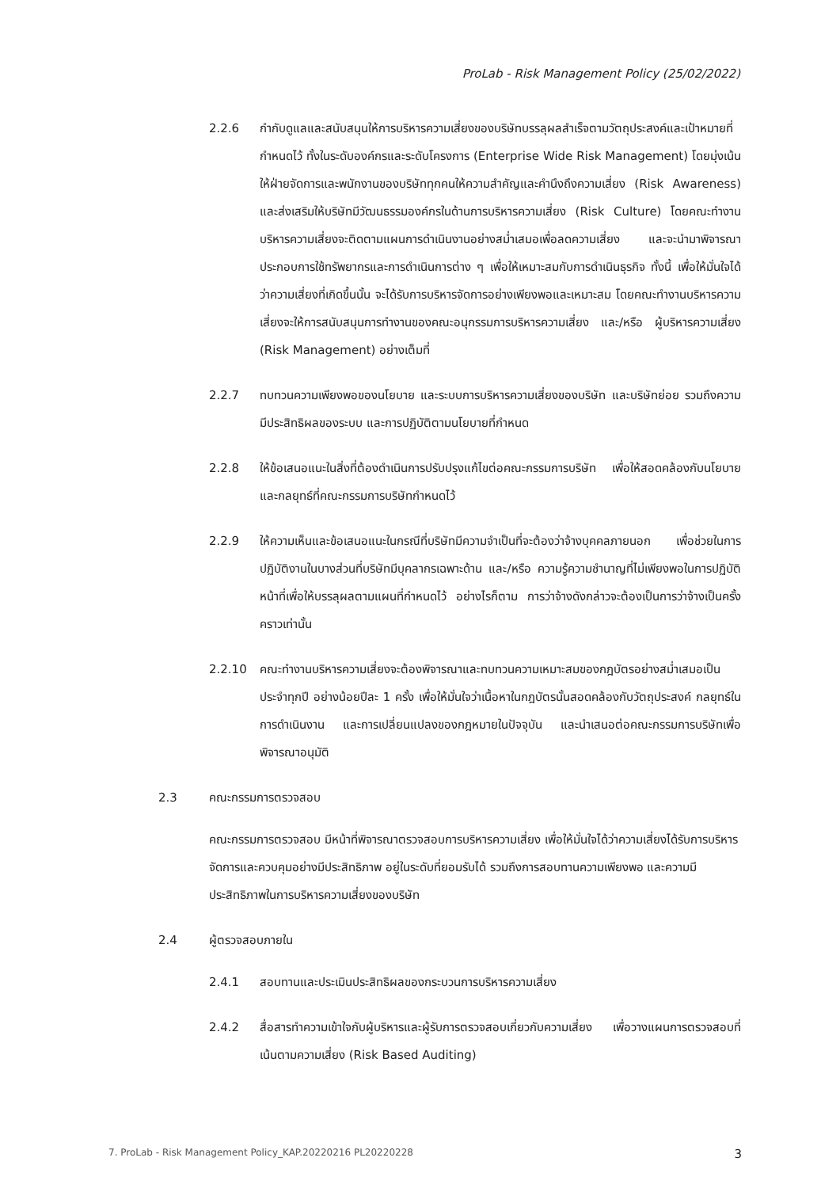ProLab - Risk Management Policy (25/02/2022)
2.2.6 กำกับดูแลและสนับสนุนให้การบริหารความเสี่ยงของบริษัทบรรลุผลสำเร็จตามวัตถุประสงค์และเป้าหมายที่กำหนดไว้ ทั้งในระดับองค์กรและระดับโครงการ (Enterprise Wide Risk Management) โดยมุ่งเน้นให้ฝ่ายจัดการและพนักงานของบริษัททุกคนให้ความสำคัญและคำนึงถึงความเสี่ยง (Risk Awareness) และส่งเสริมให้บริษัทมีวัฒนธรรมองค์กรในด้านการบริหารความเสี่ยง (Risk Culture) โดยคณะทำงานบริหารความเสี่ยงจะติดตามแผนการดำเนินงานอย่างสม่ำเสมอเพื่อลดความเสี่ยง และจะนำมาพิจารณาประกอบการใช้ทรัพยากรและการดำเนินการต่าง ๆ เพื่อให้เหมาะสมกับการดำเนินธุรกิจ ทั้งนี้ เพื่อให้มั่นใจได้ว่าความเสี่ยงที่เกิดขึ้นนั้น จะได้รับการบริหารจัดการอย่างเพียงพอและเหมาะสม โดยคณะทำงานบริหารความเสี่ยงจะให้การสนับสนุนการทำงานของคณะอนุกรรมการบริหารความเสี่ยง และ/หรือ ผู้บริหารความเสี่ยง (Risk Management) อย่างเต็มที่
2.2.7 ทบทวนความเพียงพอของนโยบาย และระบบการบริหารความเสี่ยงของบริษัท และบริษัทย่อย รวมถึงความมีประสิทธิผลของระบบ และการปฏิบัติตามนโยบายที่กำหนด
2.2.8 ให้ข้อเสนอแนะในสิ่งที่ต้องดำเนินการปรับปรุงแก้ไขต่อคณะกรรมการบริษัท เพื่อให้สอดคล้องกับนโยบายและกลยุทธ์ที่คณะกรรมการบริษัทกำหนดไว้
2.2.9 ให้ความเห็นและข้อเสนอแนะในกรณีที่บริษัทมีความจำเป็นที่จะต้องว่าจ้างบุคคลภายนอก เพื่อช่วยในการปฏิบัติงานในบางส่วนที่บริษัทมีบุคลากรเฉพาะด้าน และ/หรือ ความรู้ความชำนาญที่ไม่เพียงพอในการปฏิบัติหน้าที่เพื่อให้บรรลุผลตามแผนที่กำหนดไว้ อย่างไรก็ตาม การว่าจ้างดังกล่าวจะต้องเป็นการว่าจ้างเป็นครั้งคราวเท่านั้น
2.2.10 คณะทำงานบริหารความเสี่ยงจะต้องพิจารณาและทบทวนความเหมาะสมของกฎบัตรอย่างสม่ำเสมอเป็นประจำทุกปี อย่างน้อยปีละ 1 ครั้ง เพื่อให้มั่นใจว่าเนื้อหาในกฎบัตรนั้นสอดคล้องกับวัตถุประสงค์ กลยุทธ์ในการดำเนินงาน และการเปลี่ยนแปลงของกฎหมายในปัจจุบัน และนำเสนอต่อคณะกรรมการบริษัทเพื่อพิจารณาอนุมัติ
2.3 คณะกรรมการตรวจสอบ
คณะกรรมการตรวจสอบ มีหน้าที่พิจารณาตรวจสอบการบริหารความเสี่ยง เพื่อให้มั่นใจได้ว่าความเสี่ยงได้รับการบริหารจัดการและควบคุมอย่างมีประสิทธิภาพ อยู่ในระดับที่ยอมรับได้ รวมถึงการสอบทานความเพียงพอ และความมีประสิทธิภาพในการบริหารความเสี่ยงของบริษัท
2.4 ผู้ตรวจสอบภายใน
2.4.1 สอบทานและประเมินประสิทธิผลของกระบวนการบริหารความเสี่ยง
2.4.2 สื่อสารทำความเข้าใจกับผู้บริหารและผู้รับการตรวจสอบเกี่ยวกับความเสี่ยง เพื่อวางแผนการตรวจสอบที่เน้นตามความเสี่ยง (Risk Based Auditing)
7. ProLab - Risk Management Policy_KAP.20220216 PL20220228 3